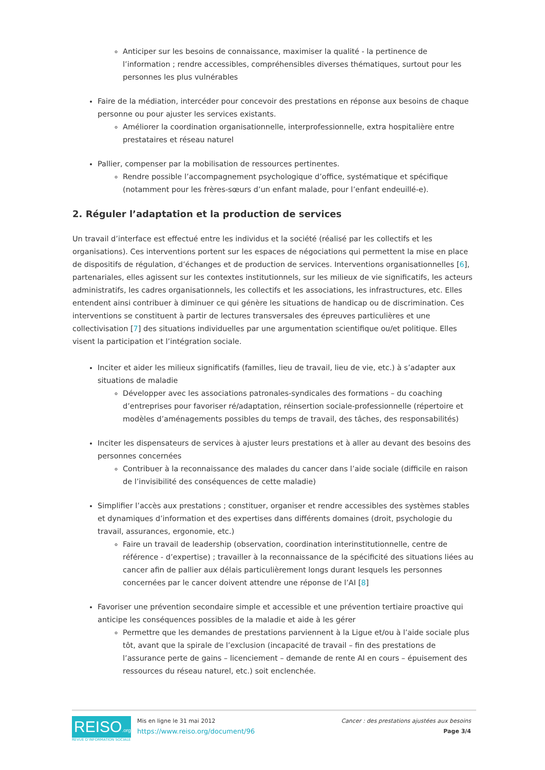Anticiper sur les besoins de connaissance, maximiser la qualité - la pertinence de l’information ; rendre accessibles, compréhensibles diverses thématiques, surtout pour les personnes les plus vulnérables
Faire de la médiation, intercéder pour concevoir des prestations en réponse aux besoins de chaque personne ou pour ajuster les services existants.
Améliorer la coordination organisationnelle, interprofessionnelle, extra hospitalière entre prestataires et réseau naturel
Pallier, compenser par la mobilisation de ressources pertinentes.
Rendre possible l’accompagnement psychologique d’office, systématique et spécifique (notamment pour les frères-sœurs d’un enfant malade, pour l’enfant endeuillé-e).
2. Réguler l’adaptation et la production de services
Un travail d’interface est effectué entre les individus et la société (réalisé par les collectifs et les organisations). Ces interventions portent sur les espaces de négociations qui permettent la mise en place de dispositifs de régulation, d’échanges et de production de services. Interventions organisationnelles [6], partenariales, elles agissent sur les contextes institutionnels, sur les milieux de vie significatifs, les acteurs administratifs, les cadres organisationnels, les collectifs et les associations, les infrastructures, etc. Elles entendent ainsi contribuer à diminuer ce qui génère les situations de handicap ou de discrimination. Ces interventions se constituent à partir de lectures transversales des épreuves particulières et une collectivisation [7] des situations individuelles par une argumentation scientifique ou/et politique. Elles visent la participation et l’intégration sociale.
Inciter et aider les milieux significatifs (familles, lieu de travail, lieu de vie, etc.) à s’adapter aux situations de maladie
Développer avec les associations patronales-syndicales des formations – du coaching d’entreprises pour favoriser ré/adaptation, réinsertion sociale-professionnelle (répertoire et modèles d’aménagements possibles du temps de travail, des tâches, des responsabilités)
Inciter les dispensateurs de services à ajuster leurs prestations et à aller au devant des besoins des personnes concernées
Contribuer à la reconnaissance des malades du cancer dans l’aide sociale (difficile en raison de l’invisibilité des conséquences de cette maladie)
Simplifier l’accès aux prestations ; constituer, organiser et rendre accessibles des systèmes stables et dynamiques d’information et des expertises dans différents domaines (droit, psychologie du travail, assurances, ergonomie, etc.)
Faire un travail de leadership (observation, coordination interinstitutionnelle, centre de référence - d’expertise) ; travailler à la reconnaissance de la spécificité des situations liées au cancer afin de pallier aux délais particulièrement longs durant lesquels les personnes concernées par le cancer doivent attendre une réponse de l’AI [8]
Favoriser une prévention secondaire simple et accessible et une prévention tertiaire proactive qui anticipe les conséquences possibles de la maladie et aide à les gérer
Permettre que les demandes de prestations parviennent à la Ligue et/ou à l’aide sociale plus tôt, avant que la spirale de l’exclusion (incapacité de travail – fin des prestations de l’assurance perte de gains – licenciement – demande de rente AI en cours – épuisement des ressources du réseau naturel, etc.) soit enclenchée.
REISO.org
REVUE D'INFORMATION SOCIALE
Mis en ligne le 31 mai 2012
https://www.reiso.org/document/96
Cancer : des prestations ajustées aux besoins
Page 3/4